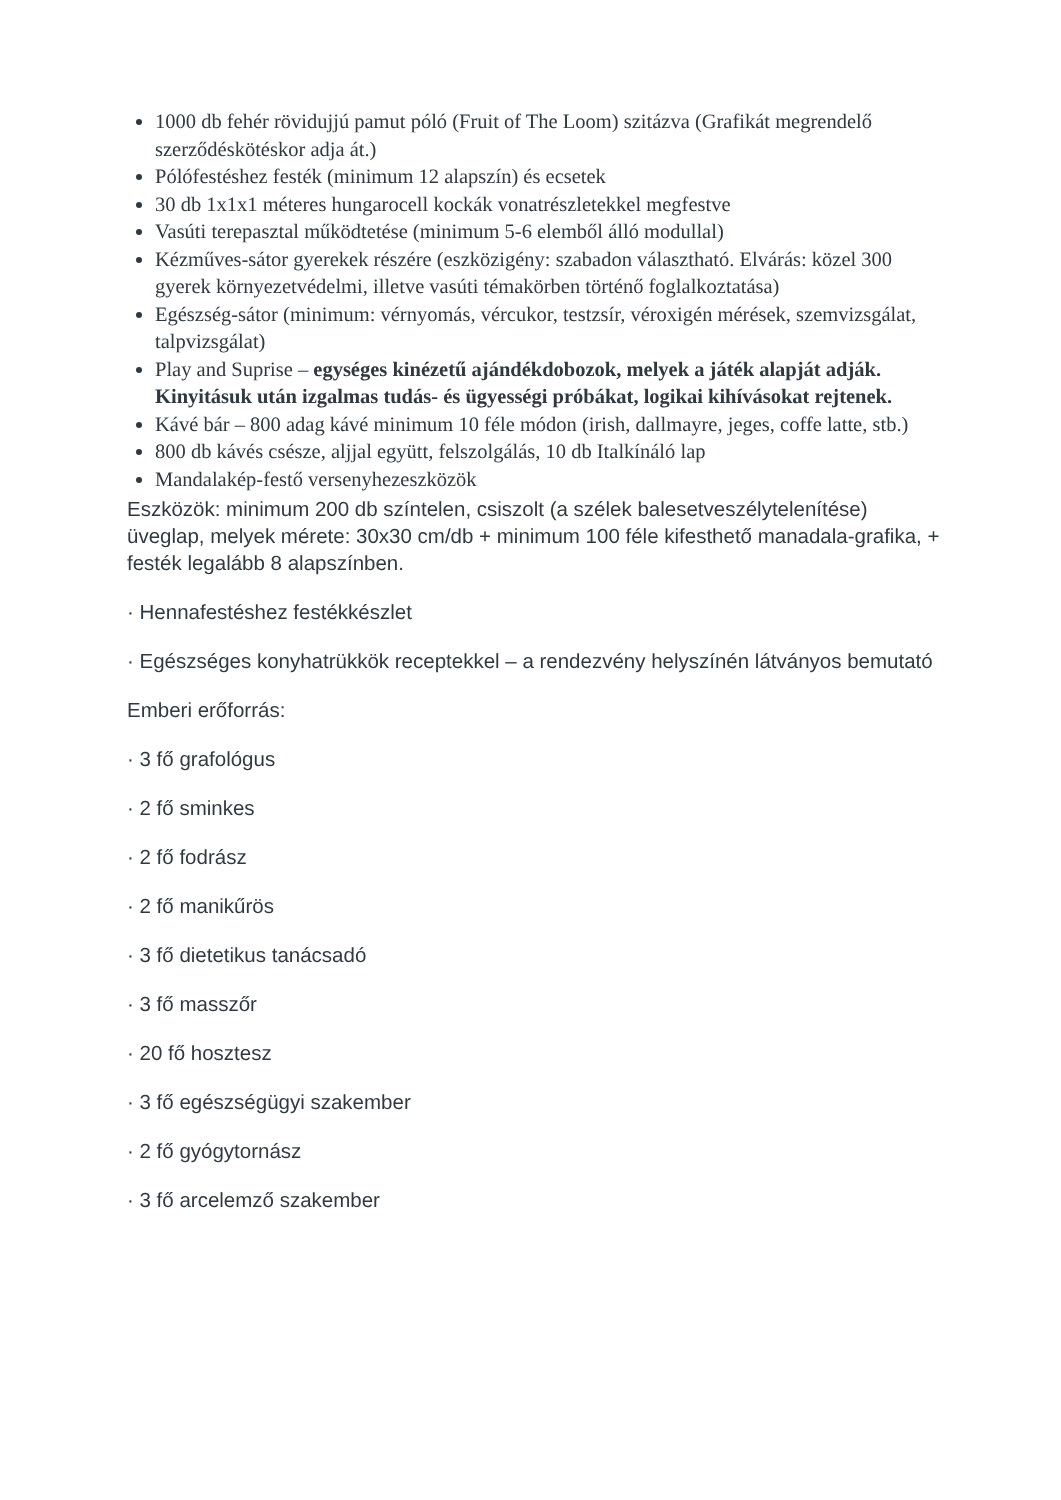1000 db fehér rövidujjú pamut póló (Fruit of The Loom) szitázva (Grafikát megrendelő szerződéskötéskor adja át.)
Pólófestéshez festék (minimum 12 alapszín) és ecsetek
30 db 1x1x1 méteres hungarocell kockák vonatrészletekkel megfestve
Vasúti terepasztal működtetése (minimum 5-6 elemből álló modullal)
Kézműves-sátor gyerekek részére (eszközigény: szabadon választható. Elvárás: közel 300 gyerek környezetvédelmi, illetve vasúti témakörben történő foglalkoztatása)
Egészség-sátor (minimum: vérnyomás, vércukor, testzsír, véroxigén mérések, szemvizsgálat, talpvizsgálat)
Play and Suprise – egységes kinézetű ajándékdobozok, melyek a játék alapját adják. Kinyitásuk után izgalmas tudás- és ügyességi próbákat, logikai kihívásokat rejtenek.
Kávé bár – 800 adag kávé minimum 10 féle módon (irish, dallmayre, jeges, coffe latte, stb.)
800 db kávés csésze, aljjal együtt, felszolgálás, 10 db Italkínáló lap
Mandalakép-festő versenyhezeszközök
Eszközök: minimum 200 db színtelen, csiszolt (a szélek balesetveszélytelenítése) üveglap, melyek mérete: 30x30 cm/db + minimum 100 féle kifesthető manadala-grafika, + festék legalább 8 alapszínben.
· Hennafestéshez festékkészlet
· Egészséges konyhatrükkök receptekkel – a rendezvény helyszínén látványos bemutató
Emberi erőforrás:
· 3 fő grafológus
· 2 fő sminkes
· 2 fő fodrász
· 2 fő manikűrös
· 3 fő dietetikus tanácsadó
· 3 fő masszőr
· 20 fő hosztesz
· 3 fő egészségügyi szakember
· 2 fő gyógytornász
· 3 fő arcelemző szakember